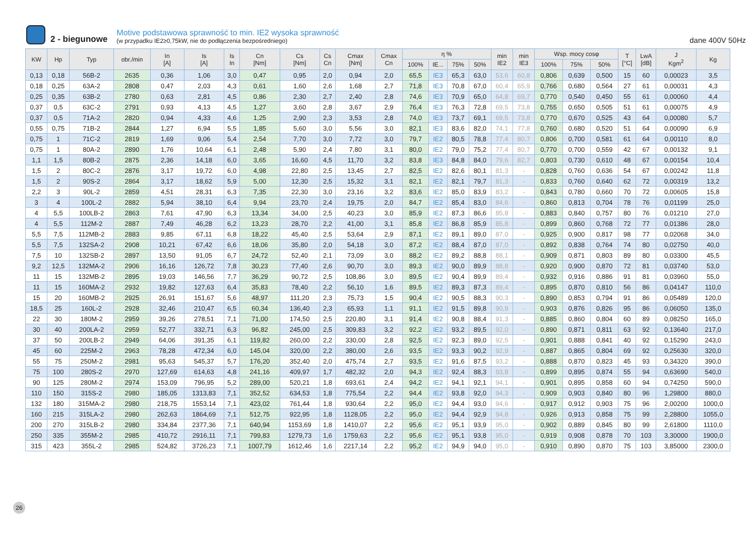2 - biegunowe
Motive podstawowa sprawność to min. IE2 wysoka sprawność
(w przypadku IE2≥0,75kW, nie do podłączenia bezpośredniego)
dane 400V 50Hz
| KW | Hp | Typ | obr./min | In [A] | Is [A] | Is In | Cn [Nm] | Cs [Nm] | Cs Cn | Cmax [Nm] | Cmax Cn | η % | | | | min IE2 | min IE3 | Wsp. mocy cosφ | | | T [°C] | LwA [dB] | J Kgm<sup>2</sup> | Kg |
| --- | --- | --- | --- | --- | --- | --- | --- | --- | --- | --- | --- | --- | --- | --- | --- | --- | --- | --- | --- | --- | --- | --- | --- | --- |
| | | | | | | | | | | | | 100% | IE... | 75% | 50% | | | 100% | 75% | 50% | | | | |
| 0,13 | 0,18 | 56B-2 | 2635 | 0,36 | 1,06 | 3,0 | 0,47 | 0,95 | 2,0 | 0,94 | 2,0 | 65,5 | IE3 | 65,3 | 63,0 | 53,6 | 60,8 | 0,806 | 0,639 | 0,500 | 15 | 60 | 0,00023 | 3,5 |
| 0,18 | 0,25 | 63A-2 | 2808 | 0,47 | 2,03 | 4,3 | 0,61 | 1,60 | 2,6 | 1,68 | 2,7 | 71,8 | IE3 | 70,8 | 67,0 | 60,4 | 65,9 | 0,766 | 0,680 | 0,564 | 27 | 61 | 0,00031 | 4,3 |
| 0,25 | 0,35 | 63B-2 | 2780 | 0,63 | 2,81 | 4,5 | 0,86 | 2,30 | 2,7 | 2,40 | 2,8 | 74,6 | IE3 | 70,9 | 65,0 | 64,8 | 69,7 | 0,770 | 0,540 | 0,450 | 55 | 61 | 0,00060 | 4,4 |
| 0,37 | 0,5 | 63C-2 | 2791 | 0,93 | 4,13 | 4,5 | 1,27 | 3,60 | 2,8 | 3,67 | 2,9 | 76,4 | IE3 | 76,3 | 72,8 | 69,5 | 73,8 | 0,755 | 0,650 | 0,505 | 51 | 61 | 0,00075 | 4,9 |
| 0,37 | 0,5 | 71A-2 | 2820 | 0,94 | 4,33 | 4,6 | 1,25 | 2,90 | 2,3 | 3,53 | 2,8 | 74,0 | IE3 | 73,7 | 69,1 | 69,5 | 73,8 | 0,770 | 0,670 | 0,525 | 43 | 64 | 0,00080 | 5,7 |
| 0,55 | 0,75 | 71B-2 | 2844 | 1,27 | 6,94 | 5,5 | 1,85 | 5,60 | 3,0 | 5,56 | 3,0 | 82,1 | IE3 | 83,6 | 82,0 | 74,1 | 77,8 | 0,760 | 0,680 | 0,520 | 51 | 64 | 0,00090 | 6,9 |
| 0,75 | 1 | 71C-2 | 2819 | 1,69 | 9,06 | 5,4 | 2,54 | 7,70 | 3,0 | 7,72 | 3,0 | 79,7 | IE2 | 80,5 | 78,8 | 77,4 | 80,7 | 0,806 | 0,700 | 0,581 | 61 | 64 | 0,00110 | 8,0 |
| 0,75 | 1 | 80A-2 | 2890 | 1,76 | 10,64 | 6,1 | 2,48 | 5,90 | 2,4 | 7,80 | 3,1 | 80,0 | IE2 | 79,0 | 75,2 | 77,4 | 80,7 | 0,770 | 0,700 | 0,559 | 42 | 67 | 0,00132 | 9,1 |
| 1,1 | 1,5 | 80B-2 | 2875 | 2,36 | 14,18 | 6,0 | 3,65 | 16,60 | 4,5 | 11,70 | 3,2 | 83,8 | IE3 | 84,8 | 84,0 | 79,6 | 82,7 | 0,803 | 0,730 | 0,610 | 48 | 67 | 0,00154 | 10,4 |
| 1,5 | 2 | 80C-2 | 2876 | 3,17 | 19,72 | 6,0 | 4,98 | 22,80 | 2,5 | 13,45 | 2,7 | 82,5 | IE2 | 82,6 | 80,1 | 81,3 | - | 0,828 | 0,760 | 0,636 | 54 | 67 | 0,00242 | 11,8 |
| 1,5 | 2 | 90S-2 | 2864 | 3,17 | 18,62 | 5,9 | 5,00 | 12,30 | 2,5 | 15,32 | 3,1 | 82,1 | IE2 | 82,1 | 79,7 | 81,3 | - | 0,833 | 0,760 | 0,640 | 62 | 72 | 0,00319 | 13,2 |
| 2,2 | 3 | 90L-2 | 2859 | 4,51 | 28,31 | 6,3 | 7,35 | 22,30 | 3,0 | 23,16 | 3,2 | 83,6 | IE2 | 85,0 | 83,9 | 83,2 | - | 0,843 | 0,780 | 0,660 | 70 | 72 | 0,00605 | 15,8 |
| 3 | 4 | 100L-2 | 2882 | 5,94 | 38,10 | 6,4 | 9,94 | 23,70 | 2,4 | 19,75 | 2,0 | 84,7 | IE2 | 85,4 | 83,0 | 84,6 | - | 0,860 | 0,813 | 0,704 | 78 | 76 | 0,01199 | 25,0 |
| 4 | 5,5 | 100LB-2 | 2863 | 7,61 | 47,90 | 6,3 | 13,34 | 34,00 | 2,5 | 40,23 | 3,0 | 85,9 | IE2 | 87,3 | 86,6 | 85,8 | - | 0,883 | 0,840 | 0,757 | 80 | 76 | 0,01210 | 27,0 |
| 4 | 5,5 | 112M-2 | 2887 | 7,49 | 46,28 | 6,2 | 13,23 | 28,70 | 2,2 | 41,00 | 3,1 | 85,8 | IE2 | 86,8 | 85,9 | 85,8 | - | 0,899 | 0,860 | 0,768 | 72 | 77 | 0,01386 | 28,0 |
| 5,5 | 7,5 | 112MB-2 | 2883 | 9,85 | 67,11 | 6,8 | 18,22 | 45,40 | 2,5 | 53,64 | 2,9 | 87,1 | IE2 | 89,1 | 89,0 | 87,0 | - | 0,925 | 0,900 | 0,817 | 98 | 77 | 0,02068 | 34,0 |
| 5,5 | 7,5 | 132SA-2 | 2908 | 10,21 | 67,42 | 6,6 | 18,06 | 35,80 | 2,0 | 54,18 | 3,0 | 87,2 | IE2 | 88,4 | 87,0 | 87,0 | - | 0,892 | 0,838 | 0,764 | 74 | 80 | 0,02750 | 40,0 |
| 7,5 | 10 | 132SB-2 | 2897 | 13,50 | 91,05 | 6,7 | 24,72 | 52,40 | 2,1 | 73,09 | 3,0 | 88,2 | IE2 | 89,2 | 88,8 | 88,1 | - | 0,909 | 0,871 | 0,803 | 89 | 80 | 0,03300 | 45,5 |
| 9,2 | 12,5 | 132MA-2 | 2906 | 16,16 | 126,72 | 7,8 | 30,23 | 77,40 | 2,6 | 90,70 | 3,0 | 89,3 | IE2 | 90,0 | 89,9 | 88,8 | - | 0,920 | 0,900 | 0,870 | 72 | 81 | 0,03740 | 53,0 |
| 11 | 15 | 132MB-2 | 2895 | 19,03 | 146,56 | 7,7 | 36,29 | 90,72 | 2,5 | 108,86 | 3,0 | 89,5 | IE2 | 90,4 | 89,9 | 89,4 | - | 0,932 | 0,916 | 0,886 | 91 | 81 | 0,03960 | 55,0 |
| 11 | 15 | 160MA-2 | 2932 | 19,82 | 127,63 | 6,4 | 35,83 | 78,40 | 2,2 | 56,10 | 1,6 | 89,5 | IE2 | 89,3 | 87,3 | 89,4 | - | 0,895 | 0,870 | 0,810 | 56 | 86 | 0,04147 | 110,0 |
| 15 | 20 | 160MB-2 | 2925 | 26,91 | 151,67 | 5,6 | 48,97 | 111,20 | 2,3 | 75,73 | 1,5 | 90,4 | IE2 | 90,5 | 88,3 | 90,3 | - | 0,890 | 0,853 | 0,794 | 91 | 86 | 0,05489 | 120,0 |
| 18,5 | 25 | 160L-2 | 2928 | 32,46 | 210,47 | 6,5 | 60,34 | 136,40 | 2,3 | 65,93 | 1,1 | 91,1 | IE2 | 91,5 | 89,8 | 90,9 | - | 0,903 | 0,876 | 0,826 | 95 | 86 | 0,06050 | 135,0 |
| 22 | 30 | 180M-2 | 2959 | 39,26 | 278,51 | 7,1 | 71,00 | 174,50 | 2,5 | 220,80 | 3,1 | 91,4 | IE2 | 90,8 | 88,4 | 91,3 | - | 0,885 | 0,860 | 0,804 | 60 | 89 | 0,08250 | 165,0 |
| 30 | 40 | 200LA-2 | 2959 | 52,77 | 332,71 | 6,3 | 96,82 | 245,00 | 2,5 | 309,83 | 3,2 | 92,2 | IE2 | 93,2 | 89,5 | 92,0 | - | 0,890 | 0,871 | 0,811 | 63 | 92 | 0,13640 | 217,0 |
| 37 | 50 | 200LB-2 | 2949 | 64,06 | 391,35 | 6,1 | 119,82 | 260,00 | 2,2 | 330,00 | 2,8 | 92,5 | IE2 | 92,3 | 89,0 | 92,5 | - | 0,901 | 0,888 | 0,841 | 40 | 92 | 0,15290 | 243,0 |
| 45 | 60 | 225M-2 | 2963 | 78,28 | 472,34 | 6,0 | 145,04 | 320,00 | 2,2 | 380,00 | 2,6 | 93,5 | IE2 | 93,3 | 90,2 | 92,9 | - | 0,887 | 0,865 | 0,804 | 69 | 92 | 0,25630 | 320,0 |
| 55 | 75 | 250M-2 | 2981 | 95,63 | 545,37 | 5,7 | 176,20 | 352,40 | 2,0 | 475,74 | 2,7 | 93,5 | IE2 | 91,6 | 87,5 | 93,2 | - | 0,888 | 0,870 | 0,823 | 45 | 93 | 0,34320 | 390,0 |
| 75 | 100 | 280S-2 | 2970 | 127,69 | 614,63 | 4,8 | 241,16 | 409,97 | 1,7 | 482,32 | 2,0 | 94,3 | IE2 | 92,4 | 88,3 | 93,8 | - | 0,899 | 0,895 | 0,874 | 55 | 94 | 0,63690 | 540,0 |
| 90 | 125 | 280M-2 | 2974 | 153,09 | 796,95 | 5,2 | 289,00 | 520,21 | 1,8 | 693,61 | 2,4 | 94,2 | IE2 | 94,1 | 92,1 | 94,1 | - | 0,901 | 0,895 | 0,858 | 60 | 94 | 0,74250 | 590,0 |
| 110 | 150 | 315S-2 | 2980 | 185,05 | 1313,83 | 7,1 | 352,52 | 634,53 | 1,8 | 775,54 | 2,2 | 94,4 | IE2 | 93,8 | 92,0 | 94,3 | - | 0,909 | 0,903 | 0,840 | 80 | 96 | 1,29800 | 880,0 |
| 132 | 180 | 315MA-2 | 2980 | 218,75 | 1553,14 | 7,1 | 423,02 | 761,44 | 1,8 | 930,64 | 2,2 | 95,0 | IE2 | 94,4 | 93,0 | 94,6 | - | 0,917 | 0,912 | 0,903 | 75 | 96 | 2,00200 | 1000,0 |
| 160 | 215 | 315LA-2 | 2980 | 262,63 | 1864,69 | 7,1 | 512,75 | 922,95 | 1,8 | 1128,05 | 2,2 | 95,0 | IE2 | 94,4 | 92,9 | 94,8 | - | 0,926 | 0,913 | 0,858 | 75 | 99 | 2,28800 | 1055,0 |
| 200 | 270 | 315LB-2 | 2980 | 334,84 | 2377,36 | 7,1 | 640,94 | 1153,69 | 1,8 | 1410,07 | 2,2 | 95,6 | IE2 | 95,1 | 93,9 | 95,0 | - | 0,902 | 0,889 | 0,845 | 80 | 99 | 2,61800 | 1110,0 |
| 250 | 335 | 355M-2 | 2985 | 410,72 | 2916,11 | 7,1 | 799,83 | 1279,73 | 1,6 | 1759,63 | 2,2 | 95,6 | IE2 | 95,1 | 93,8 | 95,0 | - | 0,919 | 0,908 | 0,878 | 70 | 103 | 3,30000 | 1900,0 |
| 315 | 423 | 355L-2 | 2985 | 524,82 | 3726,23 | 7,1 | 1007,79 | 1612,46 | 1,6 | 2217,14 | 2,2 | 95,2 | IE2 | 94,9 | 94,0 | 95,0 | - | 0,910 | 0,890 | 0,870 | 75 | 103 | 3,85000 | 2300,0 |
26